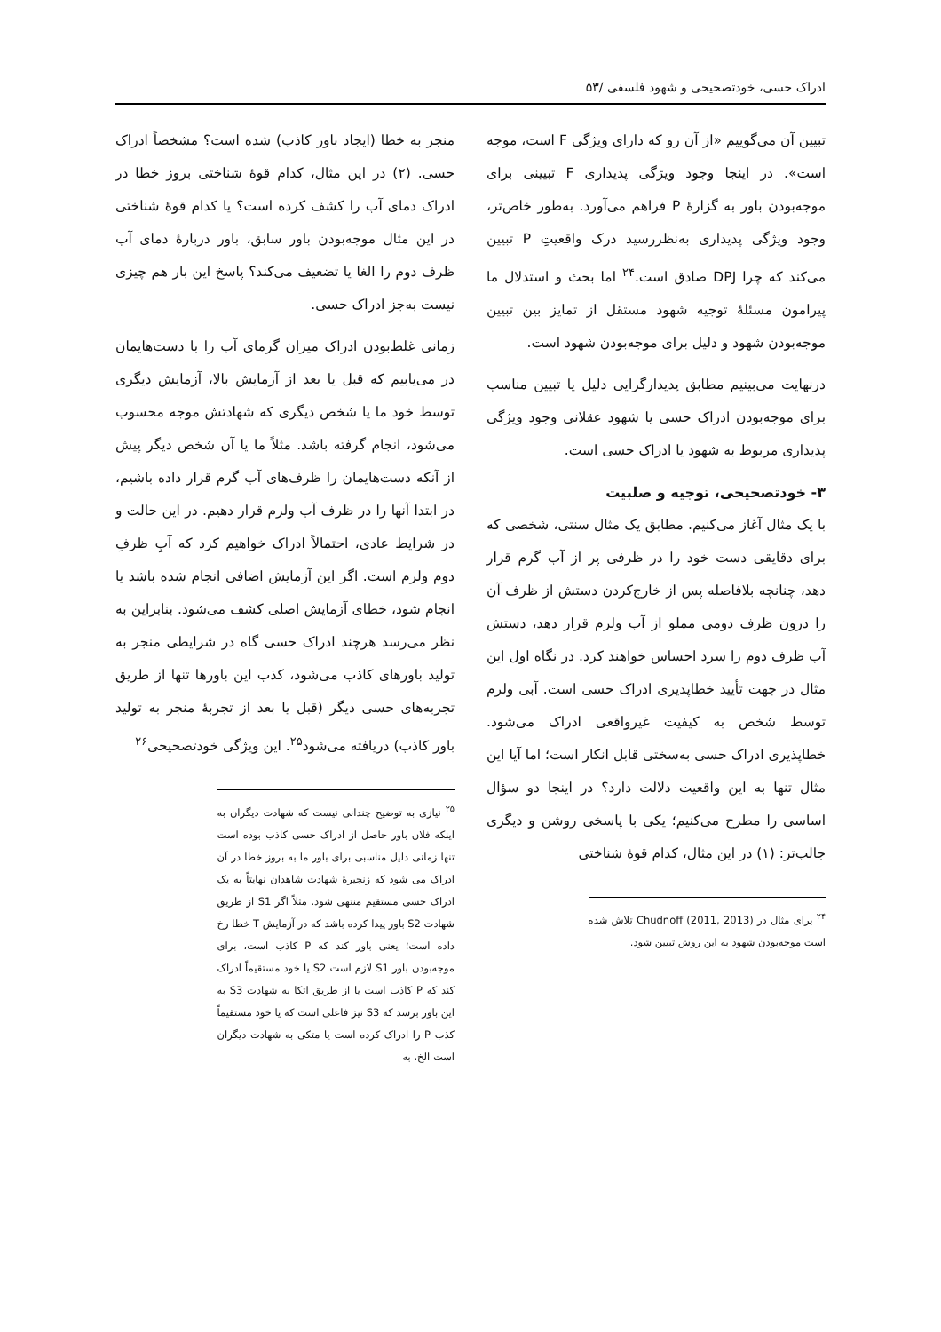ادراک حسی، خودتصحیحی و شهود فلسفی /۵۳
تبیین آن می‌گوییم «از آن رو که دارای ویژگی F است، موجه است». در اینجا وجود ویژگی پدیداری F تبیینی برای موجه‌بودن باور به گزارهٔ P فراهم می‌آورد. به‌طور خاص‌تر، وجود ویژگی پدیداری به‌نظررسید درک واقعیتِ P تبیین می‌کند که چرا DPJ صادق است.<sup>۲۴</sup> اما بحث و استدلال ما پیرامون مسئلهٔ توجیه شهود مستقل از تمایز بین تبیین موجه‌بودن شهود و دلیل برای موجه‌بودن شهود است.
درنهایت می‌بینیم مطابق پدیدارگرایی دلیل یا تبیین مناسب برای موجه‌بودن ادراک حسی یا شهود عقلانی وجود ویژگی پدیداری مربوط به شهود یا ادراک حسی است.
۳- خودتصحیحی، توجیه و صلبیت
با یک مثال آغاز می‌کنیم. مطابق یک مثال سنتی، شخصی که برای دقایقی دست خود را در ظرفی پر از آب گرم قرار دهد، چنانچه بلافاصله پس از خارج‌کردن دستش از ظرف آن را درون ظرف دومی مملو از آب ولرم قرار دهد، دستش آب ظرف دوم را سرد احساس خواهند کرد. در نگاه اول این مثال در جهت تأیید خطاپذیری ادراک حسی است. آبی ولرم توسط شخص به کیفیت غیرواقعی ادراک می‌شود. خطاپذیری ادراک حسی به‌سختی قابل انکار است؛ اما آیا این مثال تنها به این واقعیت دلالت دارد؟ در اینجا دو سؤال اساسی را مطرح می‌کنیم؛ یکی با پاسخی روشن و دیگری جالب‌تر: (۱) در این مثال، کدام قوهٔ شناختی
<sup>۲۴</sup> برای مثال در (Chudnoff (2011, 2013 تلاش شده است موجه‌بودن شهود به این روش تبیین شود.
منجر به خطا (ایجاد باور کاذب) شده است؟ مشخصاً ادراک حسی. (۲) در این مثال، کدام قوهٔ شناختی بروز خطا در ادراک دمای آب را کشف کرده است؟ یا کدام قوهٔ شناختی در این مثال موجه‌بودن باور سابق، باور دربارهٔ دمای آب ظرف دوم را الغا یا تضعیف می‌کند؟ پاسخ این بار هم چیزی نیست به‌جز ادراک حسی.
زمانی غلط‌بودن ادراک میزان گرمای آب را با دست‌هایمان در می‌یابیم که قبل یا بعد از آزمایش بالا، آزمایش دیگری توسط خود ما یا شخص دیگری که شهادتش موجه محسوب می‌شود، انجام گرفته باشد. مثلاً ما یا آن شخص دیگر پیش از آنکه دست‌هایمان را ظرف‌های آب گرم قرار داده باشیم، در ابتدا آنها را در ظرف آب ولرم قرار دهیم. در این حالت و در شرایط عادی، احتمالاً ادراک خواهیم کرد که آبِ ظرفِ دوم ولرم است. اگر این آزمایش اضافی انجام شده باشد یا انجام شود، خطای آزمایش اصلی کشف می‌شود. بنابراین به نظر می‌رسد هرچند ادراک حسی گاه در شرایطی منجر به تولید باورهای کاذب می‌شود، کذب این باورها تنها از طریق تجربه‌های حسی دیگر (قبل یا بعد از تجربهٔ منجر به تولید باور کاذب) دریافته می‌شود<sup>۲۵</sup>. این ویژگی خودتصحیحی<sup>۲۶</sup>
<sup>۲۵</sup> نیازی به توضیح چندانی نیست که شهادت دیگران به اینکه فلان باور حاصل از ادراک حسی کاذب بوده است تنها زمانی دلیل مناسبی برای باور ما به بروز خطا در آن ادراک می شود که زنجیرهٔ شهادت شاهدان نهایتاً به یک ادراک حسی مستقیم منتهی شود. مثلاً اگر S1 از طریق شهادت S2 باور پیدا کرده باشد که در آزمایش T خطا رخ داده است؛ یعنی باور کند که P کاذب است، برای موجه‌بودن باور S1 لازم است S2 یا خود مستقیماً ادراک کند که P کاذب است یا از طریق اتکا به شهادت S3 به این باور برسد که S3 نیز فاعلی است که یا خود مستقیماً کذب P را ادراک کرده است یا متکی به شهادت دیگران است الخ. به